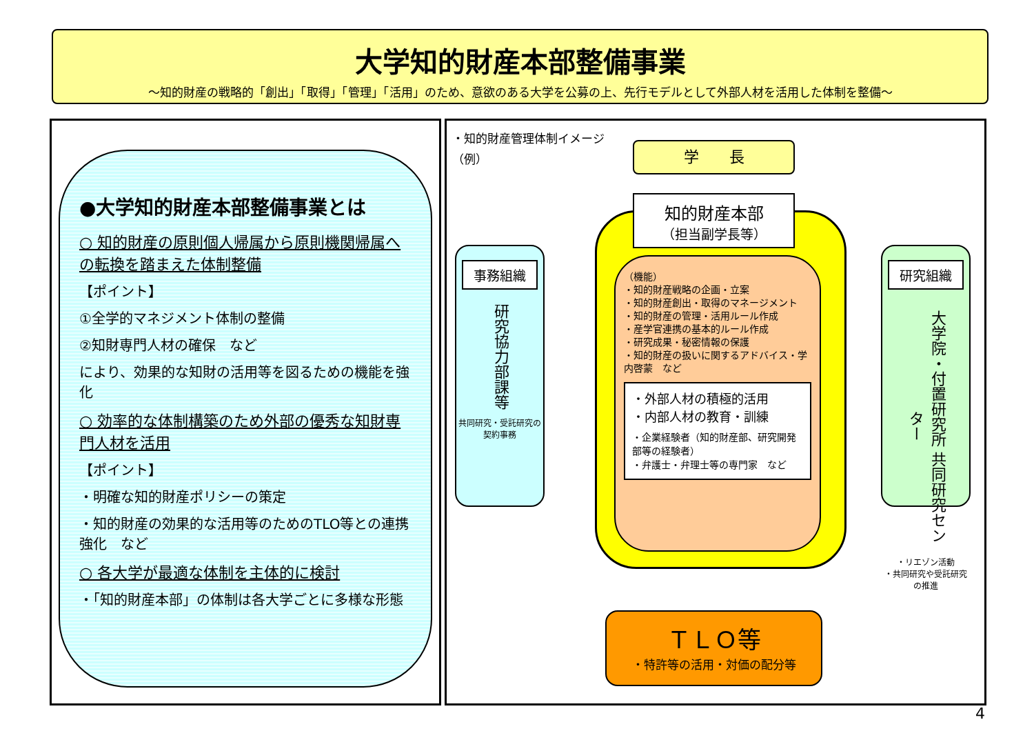大学知的財産本部整備事業
～知的財産の戦略的「創出」「取得」「管理」「活用」のため、意欲のある大学を公募の上、先行モデルとして外部人材を活用した体制を整備～
●大学知的財産本部整備事業とは
○ 知的財産の原則個人帰属から原則機関帰属への転換を踏まえた体制整備
【ポイント】
①全学的マネジメント体制の整備
②知財専門人材の確保　など
により、効果的な知財の活用等を図るための機能を強化
○ 効率的な体制構築のため外部の優秀な知財専門人材を活用
【ポイント】
・明確な知的財産ポリシーの策定
・知的財産の効果的な活用等のためのTLO等との連携強化　など
○ 各大学が最適な体制を主体的に検討
・「知的財産本部」の体制は各大学ごとに多様な形態
・知的財産管理体制イメージ
（例）
学　　長
知的財産本部
（担当副学長等）
（機能）
・知的財産戦略の企画・立案
・知的財産創出・取得のマネージメント
・知的財産の管理・活用ルール作成
・産学官連携の基本的ルール作成
・研究成果・秘密情報の保護
・知的財産の扱いに関するアドバイス・学内啓蒙　など
・外部人材の積極的活用
・内部人材の教育・訓練
・企業経験者（知的財産部、研究開発部等の経験者）
・弁護士・弁理士等の専門家　など
事務組織
研究協力部課等
共同研究・受託研究の契約事務
研究組織
大学院・付置研究所 共同研究センター
・リエゾン活動
・共同研究や受託研究の推進
ＴＬＯ等
・特許等の活用・対価の配分等
4